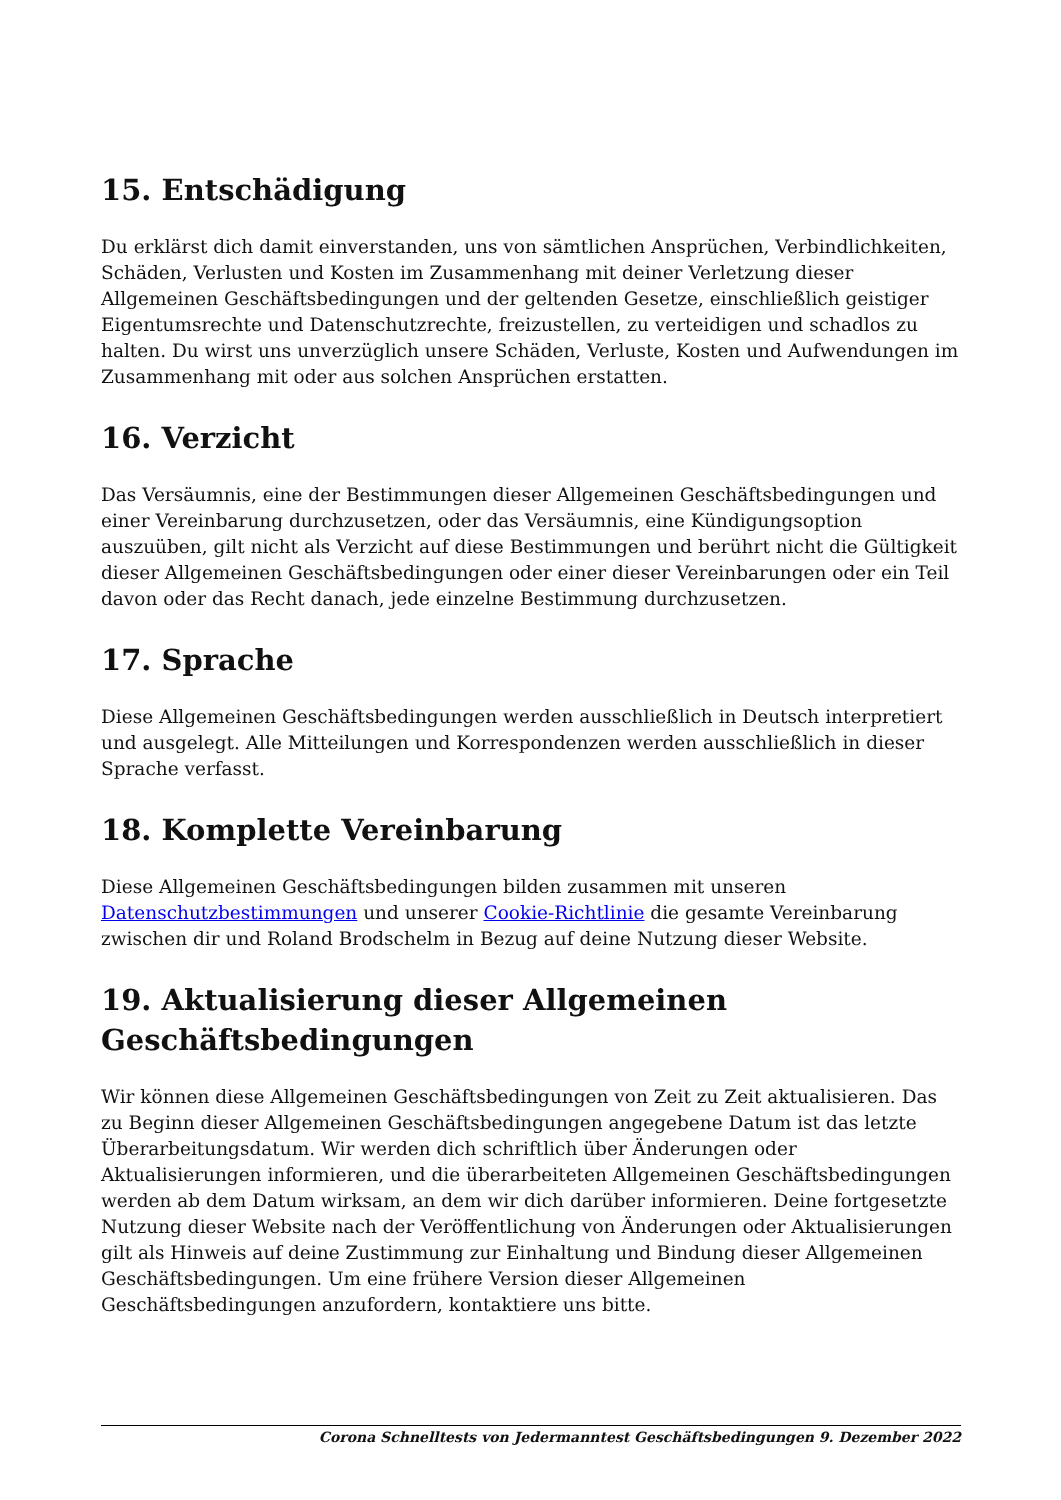15. Entschädigung
Du erklärst dich damit einverstanden, uns von sämtlichen Ansprüchen, Verbindlichkeiten, Schäden, Verlusten und Kosten im Zusammenhang mit deiner Verletzung dieser Allgemeinen Geschäftsbedingungen und der geltenden Gesetze, einschließlich geistiger Eigentumsrechte und Datenschutzrechte, freizustellen, zu verteidigen und schadlos zu halten. Du wirst uns unverzüglich unsere Schäden, Verluste, Kosten und Aufwendungen im Zusammenhang mit oder aus solchen Ansprüchen erstatten.
16. Verzicht
Das Versäumnis, eine der Bestimmungen dieser Allgemeinen Geschäftsbedingungen und einer Vereinbarung durchzusetzen, oder das Versäumnis, eine Kündigungsoption auszuüben, gilt nicht als Verzicht auf diese Bestimmungen und berührt nicht die Gültigkeit dieser Allgemeinen Geschäftsbedingungen oder einer dieser Vereinbarungen oder ein Teil davon oder das Recht danach, jede einzelne Bestimmung durchzusetzen.
17. Sprache
Diese Allgemeinen Geschäftsbedingungen werden ausschließlich in Deutsch interpretiert und ausgelegt. Alle Mitteilungen und Korrespondenzen werden ausschließlich in dieser Sprache verfasst.
18. Komplette Vereinbarung
Diese Allgemeinen Geschäftsbedingungen bilden zusammen mit unseren Datenschutzbestimmungen und unserer Cookie-Richtlinie die gesamte Vereinbarung zwischen dir und Roland Brodschelm in Bezug auf deine Nutzung dieser Website.
19. Aktualisierung dieser Allgemeinen Geschäftsbedingungen
Wir können diese Allgemeinen Geschäftsbedingungen von Zeit zu Zeit aktualisieren. Das zu Beginn dieser Allgemeinen Geschäftsbedingungen angegebene Datum ist das letzte Überarbeitungsdatum. Wir werden dich schriftlich über Änderungen oder Aktualisierungen informieren, und die überarbeiteten Allgemeinen Geschäftsbedingungen werden ab dem Datum wirksam, an dem wir dich darüber informieren. Deine fortgesetzte Nutzung dieser Website nach der Veröffentlichung von Änderungen oder Aktualisierungen gilt als Hinweis auf deine Zustimmung zur Einhaltung und Bindung dieser Allgemeinen Geschäftsbedingungen. Um eine frühere Version dieser Allgemeinen Geschäftsbedingungen anzufordern, kontaktiere uns bitte.
Corona Schnelltests von Jedermanntest Geschäftsbedingungen 9. Dezember 2022